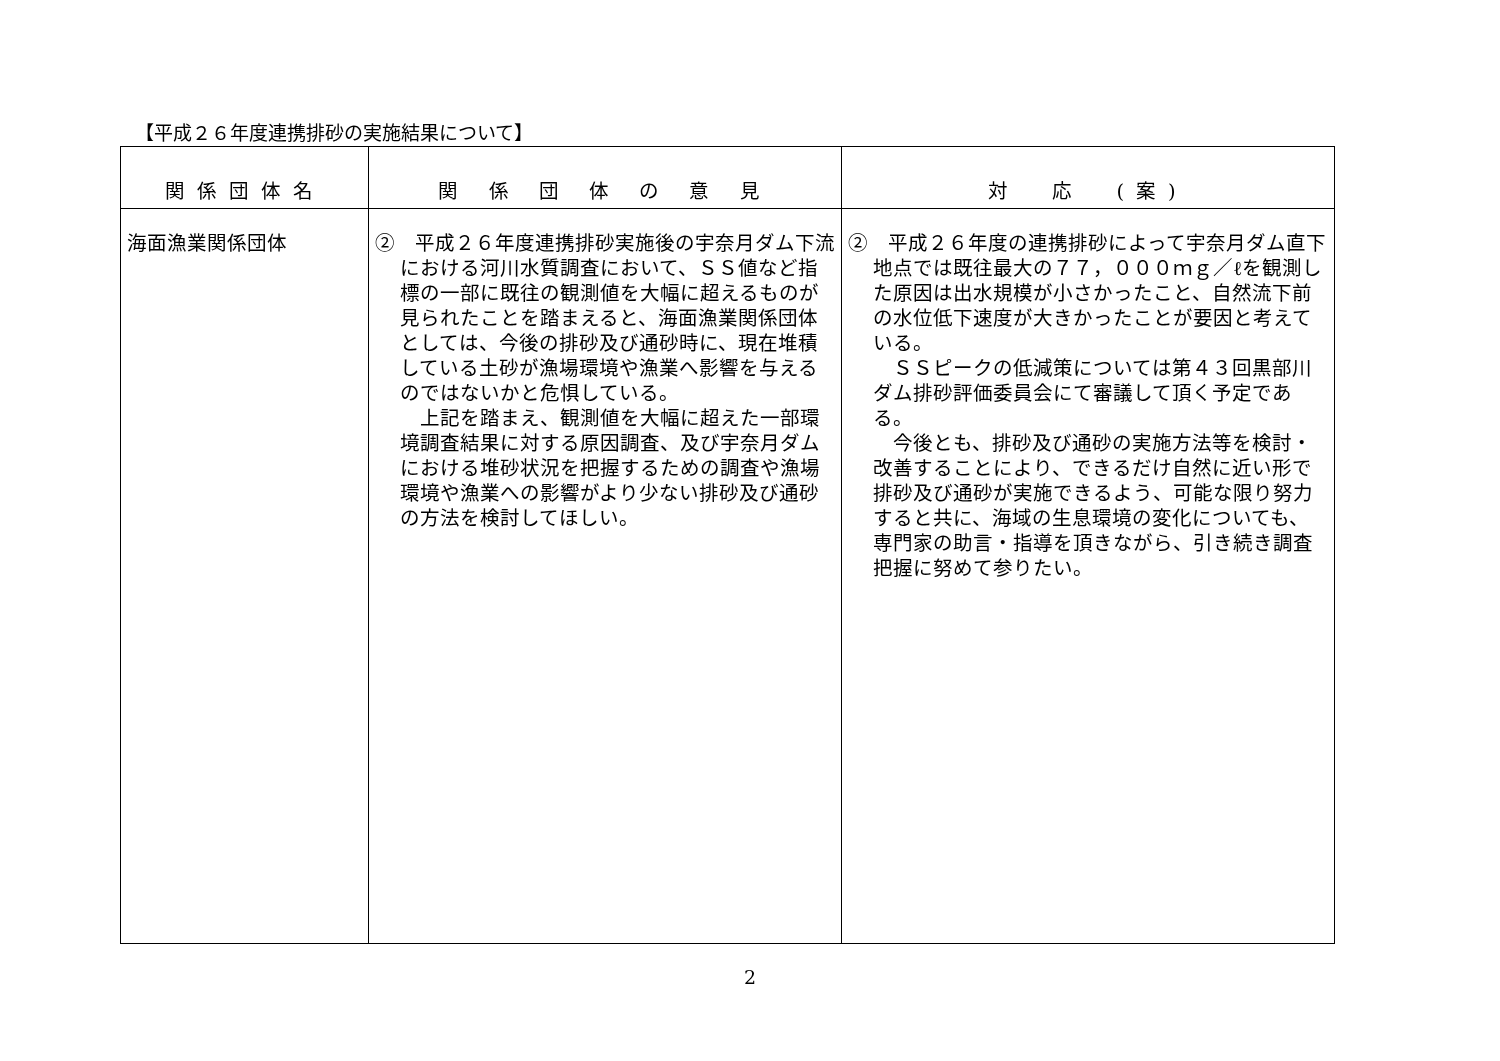【平成２６年度連携排砂の実施結果について】
| 関係団体名 | 関 係 団 体 の 意 見 | 対 応 (案) |
| --- | --- | --- |
| 海面漁業関係団体 | ② 平成２６年度連携排砂実施後の宇奈月ダム下流における河川水質調査において、ＳＳ値など指標の一部に既往の観測値を大幅に超えるものが見られたことを踏まえると、海面漁業関係団体としては、今後の排砂及び通砂時に、現在堆積している土砂が漁場環境や漁業へ影響を与えるのではないかと危惧している。 上記を踏まえ、観測値を大幅に超えた一部環境調査結果に対する原因調査、及び宇奈月ダムにおける堆砂状況を把握するための調査や漁場環境や漁業への影響がより少ない排砂及び通砂の方法を検討してほしい。 | ② 平成２６年度の連携排砂によって宇奈月ダム直下地点では既往最大の７７，０００ｍｇ／ℓを観測した原因は出水規模が小さかったこと、自然流下前の水位低下速度が大きかったことが要因と考えている。 ＳＳピークの低減策については第４３回黒部川ダム排砂評価委員会にて審議して頂く予定である。 今後とも、排砂及び通砂の実施方法等を検討・改善することにより、できるだけ自然に近い形で排砂及び通砂が実施できるよう、可能な限り努力すると共に、海域の生息環境の変化についても、専門家の助言・指導を頂きながら、引き続き調査把握に努めて参りたい。 |
2